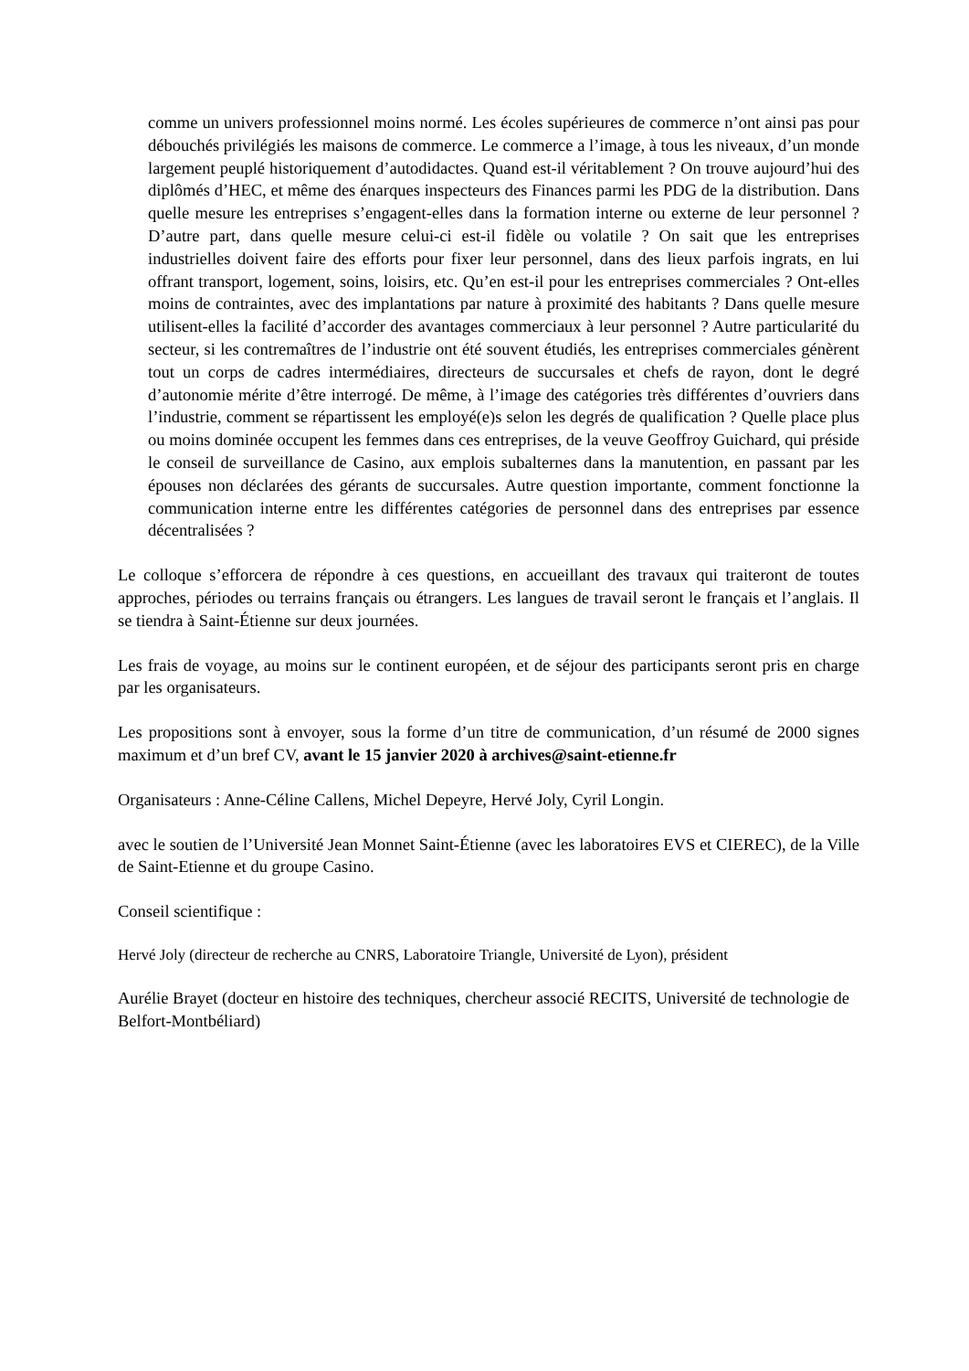comme un univers professionnel moins normé. Les écoles supérieures de commerce n’ont ainsi pas pour débouchés privilégiés les maisons de commerce. Le commerce a l’image, à tous les niveaux, d’un monde largement peuplé historiquement d’autodidactes. Quand est-il véritablement ? On trouve aujourd’hui des diplômés d’HEC, et même des énarques inspecteurs des Finances parmi les PDG de la distribution. Dans quelle mesure les entreprises s’engagent-elles dans la formation interne ou externe de leur personnel ? D’autre part, dans quelle mesure celui-ci est-il fidèle ou volatile ? On sait que les entreprises industrielles doivent faire des efforts pour fixer leur personnel, dans des lieux parfois ingrats, en lui offrant transport, logement, soins, loisirs, etc. Qu’en est-il pour les entreprises commerciales ? Ont-elles moins de contraintes, avec des implantations par nature à proximité des habitants ? Dans quelle mesure utilisent-elles la facilité d’accorder des avantages commerciaux à leur personnel ? Autre particularité du secteur, si les contremaîtres de l’industrie ont été souvent étudiés, les entreprises commerciales génèrent tout un corps de cadres intermédiaires, directeurs de succursales et chefs de rayon, dont le degré d’autonomie mérite d’être interrogé. De même, à l’image des catégories très différentes d’ouvriers dans l’industrie, comment se répartissent les employé(e)s selon les degrés de qualification ? Quelle place plus ou moins dominée occupent les femmes dans ces entreprises, de la veuve Geoffroy Guichard, qui préside le conseil de surveillance de Casino, aux emplois subalternes dans la manutention, en passant par les épouses non déclarées des gérants de succursales. Autre question importante, comment fonctionne la communication interne entre les différentes catégories de personnel dans des entreprises par essence décentralisées ?
Le colloque s’efforcera de répondre à ces questions, en accueillant des travaux qui traiteront de toutes approches, périodes ou terrains français ou étrangers. Les langues de travail seront le français et l’anglais. Il se tiendra à Saint-Étienne sur deux journées.
Les frais de voyage, au moins sur le continent européen, et de séjour des participants seront pris en charge par les organisateurs.
Les propositions sont à envoyer, sous la forme d’un titre de communication, d’un résumé de 2000 signes maximum et d’un bref CV, avant le 15 janvier 2020 à archives@saint-etienne.fr
Organisateurs : Anne-Céline Callens, Michel Depeyre, Hervé Joly, Cyril Longin.
avec le soutien de l’Université Jean Monnet Saint-Étienne (avec les laboratoires EVS et CIEREC), de la Ville de Saint-Etienne et du groupe Casino.
Conseil scientifique :
Hervé Joly (directeur de recherche au CNRS, Laboratoire Triangle, Université de Lyon), président
Aurélie Brayet (docteur en histoire des techniques, chercheur associé RECITS, Université de technologie de Belfort-Montbéliard)